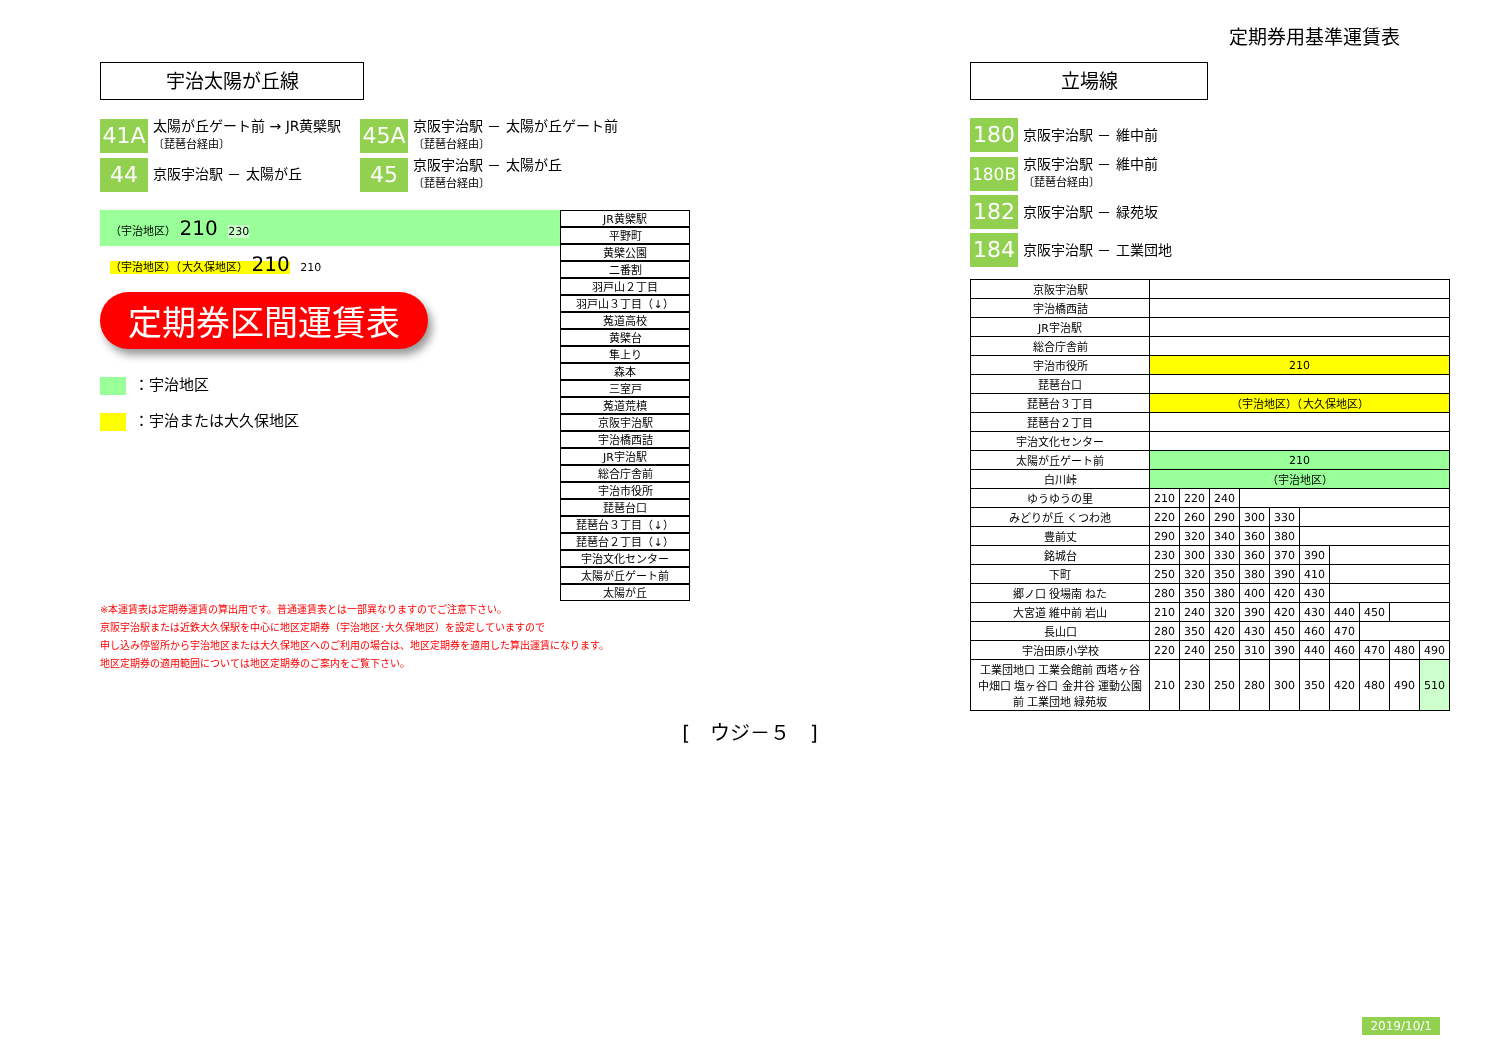定期券用基準運賃表
宇治太陽が丘線
41A
太陽が丘ゲート前 → JR黄檗駅
〔琵琶台経由〕
45A
京阪宇治駅 － 太陽が丘ゲート前
〔琵琶台経由〕
44
京阪宇治駅 － 太陽が丘
45
京阪宇治駅 － 太陽が丘
〔琵琶台経由〕
（宇治地区） 210 230
（宇治地区）（大久保地区） 210 210
定期券区間運賃表
：宇治地区
：宇治または大久保地区
JR黄檗駅
平野町
黄檗公園
二番割
羽戸山２丁目
羽戸山３丁目（↓）
菟道高校
黄檗台
隼上り
森本
三室戸
菟道荒槙
京阪宇治駅
宇治橋西詰
JR宇治駅
総合庁舎前
宇治市役所
琵琶台口
琵琶台３丁目（↓）
琵琶台２丁目（↓）
宇治文化センター
太陽が丘ゲート前
太陽が丘
※本運賃表は定期券運賃の算出用です。普通運賃表とは一部異なりますのでご注意下さい。
京阪宇治駅または近鉄大久保駅を中心に地区定期券（宇治地区･大久保地区）を設定していますので
申し込み停留所から宇治地区または大久保地区へのご利用の場合は、地区定期券を適用した算出運賃になります。
地区定期券の適用範囲については地区定期券のご案内をご覧下さい。
立場線
180
京阪宇治駅 － 維中前
180B
京阪宇治駅 － 維中前
〔琵琶台経由〕
182
京阪宇治駅 － 緑苑坂
184
京阪宇治駅 － 工業団地
| 京阪宇治駅 | | | | | | | | | | |
| 宇治橋西詰 | | | | | | | | | | |
| JR宇治駅 | | | | | | | | | | |
| 総合庁舎前 | | | | | | | | | | |
| 宇治市役所 | 210 | | | | | | | | | |
| 琵琶台口 | | | | | | | | | | |
| 琵琶台３丁目 | （宇治地区）（大久保地区） | | | | | | | | | |
| 琵琶台２丁目 | | | | | | | | | | |
| 宇治文化センター | | | | | | | | | | |
| 太陽が丘ゲート前 | 210 | | | | | | | | | |
| 白川峠 | （宇治地区） | | | | | | | | | |
| ゆうゆうの里 | 210 | 220 | 240 | | | | | | | |
| みどりが丘 くつわ池 | 220 | 260 | 290 | 300 | 330 | | | | | |
| 豊前丈 | 290 | 320 | 340 | 360 | 380 | | | | | |
| 銘城台 | 230 | 300 | 330 | 360 | 370 | 390 | | | | |
| 下町 | 250 | 320 | 350 | 380 | 390 | 410 | | | | |
| 郷ノ口 役場南 ねた | 280 | 350 | 380 | 400 | 420 | 430 | | | | |
| 大宮道 維中前 岩山 | 210 | 240 | 320 | 390 | 420 | 430 | 440 | 450 | | |
| 長山口 | 280 | 350 | 420 | 430 | 450 | 460 | 470 | | | |
| 宇治田原小学校 | 220 | 240 | 250 | 310 | 390 | 440 | 460 | 470 | 480 | 490 |
| 工業団地口 工業会館前 西塔ヶ谷 中畑口 塩ヶ谷口 金井谷 運動公園前 工業団地 緑苑坂 | 210 | 230 | 250 | 280 | 300 | 350 | 420 | 480 | 490 | 510 |
[　ウジ－５　]
2019/10/1